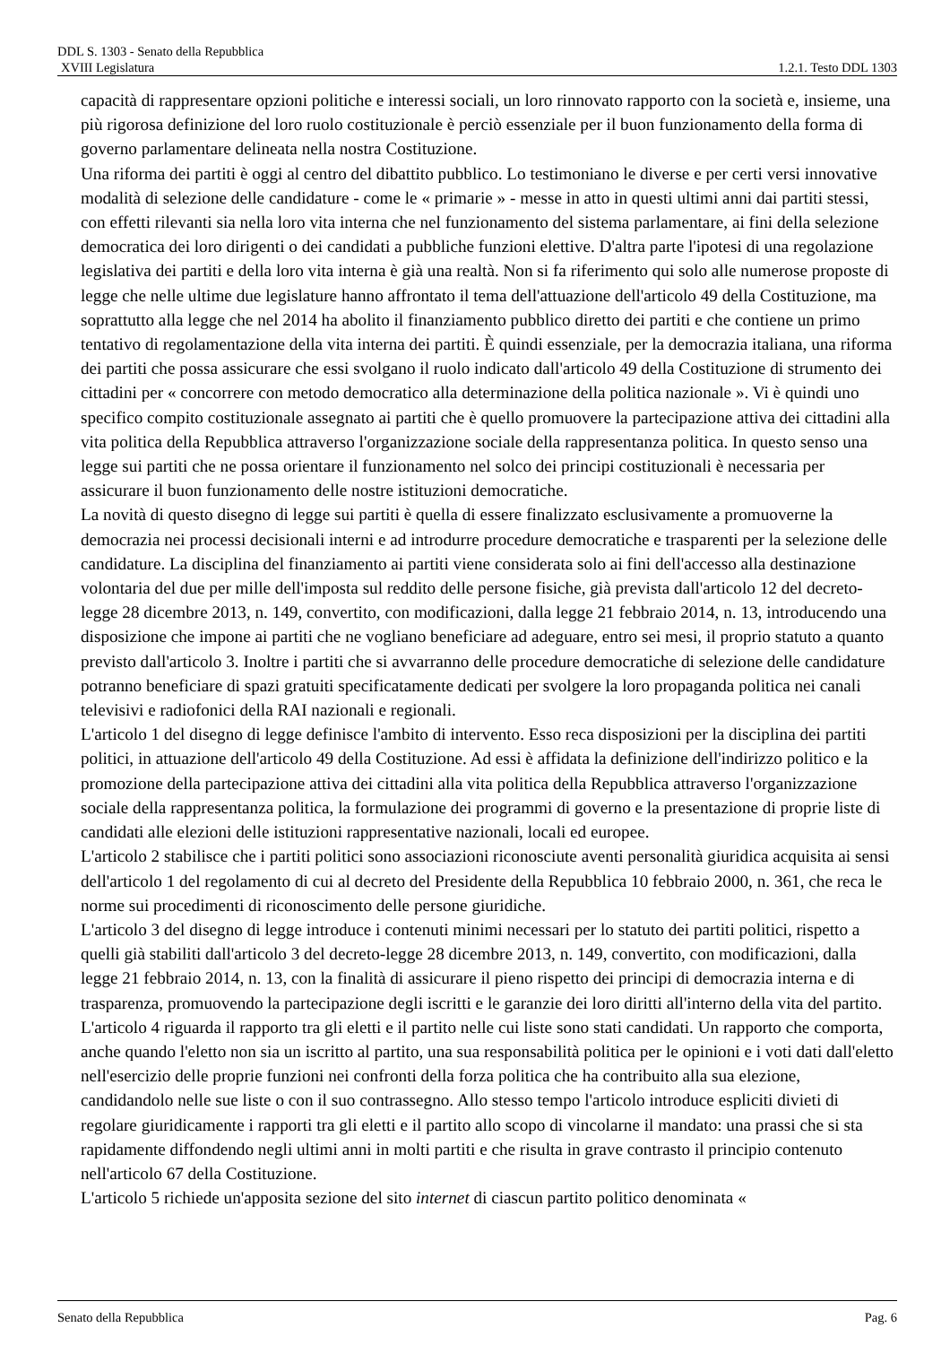DDL S. 1303 - Senato della Repubblica
XVIII Legislatura 1.2.1. Testo DDL 1303
capacità di rappresentare opzioni politiche e interessi sociali, un loro rinnovato rapporto con la società e, insieme, una più rigorosa definizione del loro ruolo costituzionale è perciò essenziale per il buon funzionamento della forma di governo parlamentare delineata nella nostra Costituzione.
Una riforma dei partiti è oggi al centro del dibattito pubblico. Lo testimoniano le diverse e per certi versi innovative modalità di selezione delle candidature - come le « primarie » - messe in atto in questi ultimi anni dai partiti stessi, con effetti rilevanti sia nella loro vita interna che nel funzionamento del sistema parlamentare, ai fini della selezione democratica dei loro dirigenti o dei candidati a pubbliche funzioni elettive. D'altra parte l'ipotesi di una regolazione legislativa dei partiti e della loro vita interna è già una realtà. Non si fa riferimento qui solo alle numerose proposte di legge che nelle ultime due legislature hanno affrontato il tema dell'attuazione dell'articolo 49 della Costituzione, ma soprattutto alla legge che nel 2014 ha abolito il finanziamento pubblico diretto dei partiti e che contiene un primo tentativo di regolamentazione della vita interna dei partiti. È quindi essenziale, per la democrazia italiana, una riforma dei partiti che possa assicurare che essi svolgano il ruolo indicato dall'articolo 49 della Costituzione di strumento dei cittadini per « concorrere con metodo democratico alla determinazione della politica nazionale ». Vi è quindi uno specifico compito costituzionale assegnato ai partiti che è quello promuovere la partecipazione attiva dei cittadini alla vita politica della Repubblica attraverso l'organizzazione sociale della rappresentanza politica. In questo senso una legge sui partiti che ne possa orientare il funzionamento nel solco dei principi costituzionali è necessaria per assicurare il buon funzionamento delle nostre istituzioni democratiche.
La novità di questo disegno di legge sui partiti è quella di essere finalizzato esclusivamente a promuoverne la democrazia nei processi decisionali interni e ad introdurre procedure democratiche e trasparenti per la selezione delle candidature. La disciplina del finanziamento ai partiti viene considerata solo ai fini dell'accesso alla destinazione volontaria del due per mille dell'imposta sul reddito delle persone fisiche, già prevista dall'articolo 12 del decreto-legge 28 dicembre 2013, n. 149, convertito, con modificazioni, dalla legge 21 febbraio 2014, n. 13, introducendo una disposizione che impone ai partiti che ne vogliano beneficiare ad adeguare, entro sei mesi, il proprio statuto a quanto previsto dall'articolo 3. Inoltre i partiti che si avvarranno delle procedure democratiche di selezione delle candidature potranno beneficiare di spazi gratuiti specificatamente dedicati per svolgere la loro propaganda politica nei canali televisivi e radiofonici della RAI nazionali e regionali.
L'articolo 1 del disegno di legge definisce l'ambito di intervento. Esso reca disposizioni per la disciplina dei partiti politici, in attuazione dell'articolo 49 della Costituzione. Ad essi è affidata la definizione dell'indirizzo politico e la promozione della partecipazione attiva dei cittadini alla vita politica della Repubblica attraverso l'organizzazione sociale della rappresentanza politica, la formulazione dei programmi di governo e la presentazione di proprie liste di candidati alle elezioni delle istituzioni rappresentative nazionali, locali ed europee.
L'articolo 2 stabilisce che i partiti politici sono associazioni riconosciute aventi personalità giuridica acquisita ai sensi dell'articolo 1 del regolamento di cui al decreto del Presidente della Repubblica 10 febbraio 2000, n. 361, che reca le norme sui procedimenti di riconoscimento delle persone giuridiche.
L'articolo 3 del disegno di legge introduce i contenuti minimi necessari per lo statuto dei partiti politici, rispetto a quelli già stabiliti dall'articolo 3 del decreto-legge 28 dicembre 2013, n. 149, convertito, con modificazioni, dalla legge 21 febbraio 2014, n. 13, con la finalità di assicurare il pieno rispetto dei principi di democrazia interna e di trasparenza, promuovendo la partecipazione degli iscritti e le garanzie dei loro diritti all'interno della vita del partito.
L'articolo 4 riguarda il rapporto tra gli eletti e il partito nelle cui liste sono stati candidati. Un rapporto che comporta, anche quando l'eletto non sia un iscritto al partito, una sua responsabilità politica per le opinioni e i voti dati dall'eletto nell'esercizio delle proprie funzioni nei confronti della forza politica che ha contribuito alla sua elezione, candidandolo nelle sue liste o con il suo contrassegno. Allo stesso tempo l'articolo introduce espliciti divieti di regolare giuridicamente i rapporti tra gli eletti e il partito allo scopo di vincolarne il mandato: una prassi che si sta rapidamente diffondendo negli ultimi anni in molti partiti e che risulta in grave contrasto il principio contenuto nell'articolo 67 della Costituzione.
L'articolo 5 richiede un'apposita sezione del sito internet di ciascun partito politico denominata «
Senato della Repubblica Pag. 6